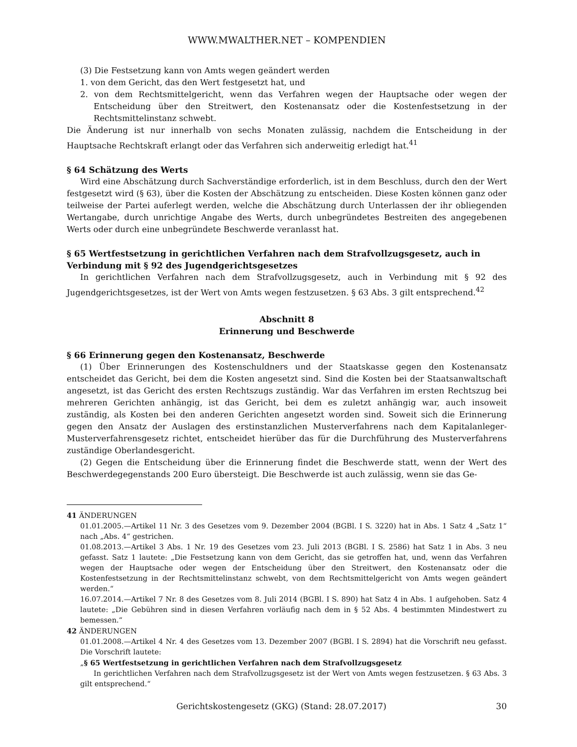WWW.MWALTHER.NET – KOMPENDIEN
(3) Die Festsetzung kann von Amts wegen geändert werden
1. von dem Gericht, das den Wert festgesetzt hat, und
2. von dem Rechtsmittelgericht, wenn das Verfahren wegen der Hauptsache oder wegen der Entscheidung über den Streitwert, den Kostenansatz oder die Kostenfestsetzung in der Rechtsmittelinstanz schwebt.
Die Änderung ist nur innerhalb von sechs Monaten zulässig, nachdem die Entscheidung in der Hauptsache Rechtskraft erlangt oder das Verfahren sich anderweitig erledigt hat.<sup>41</sup>
§ 64 Schätzung des Werts
Wird eine Abschätzung durch Sachverständige erforderlich, ist in dem Beschluss, durch den der Wert festgesetzt wird (§ 63), über die Kosten der Abschätzung zu entscheiden. Diese Kosten können ganz oder teilweise der Partei auferlegt werden, welche die Abschätzung durch Unterlassen der ihr obliegenden Wertangabe, durch unrichtige Angabe des Werts, durch unbegründetes Bestreiten des angegebenen Werts oder durch eine unbegründete Beschwerde veranlasst hat.
§ 65 Wertfestsetzung in gerichtlichen Verfahren nach dem Strafvollzugsgesetz, auch in Verbindung mit § 92 des Jugendgerichtsgesetzes
In gerichtlichen Verfahren nach dem Strafvollzugsgesetz, auch in Verbindung mit § 92 des Jugendgerichtsgesetzes, ist der Wert von Amts wegen festzusetzen. § 63 Abs. 3 gilt entsprechend.<sup>42</sup>
Abschnitt 8
Erinnerung und Beschwerde
§ 66 Erinnerung gegen den Kostenansatz, Beschwerde
(1) Über Erinnerungen des Kostenschuldners und der Staatskasse gegen den Kostenansatz entscheidet das Gericht, bei dem die Kosten angesetzt sind. Sind die Kosten bei der Staatsanwaltschaft angesetzt, ist das Gericht des ersten Rechtszugs zuständig. War das Verfahren im ersten Rechtszug bei mehreren Gerichten anhängig, ist das Gericht, bei dem es zuletzt anhängig war, auch insoweit zuständig, als Kosten bei den anderen Gerichten angesetzt worden sind. Soweit sich die Erinnerung gegen den Ansatz der Auslagen des erstinstanzlichen Musterverfahrens nach dem Kapitalanleger-Musterverfahrensgesetz richtet, entscheidet hierüber das für die Durchführung des Musterverfahrens zuständige Oberlandesgericht.
(2) Gegen die Entscheidung über die Erinnerung findet die Beschwerde statt, wenn der Wert des Beschwerdegegenstands 200 Euro übersteigt. Die Beschwerde ist auch zulässig, wenn sie das Ge-
41 ÄNDERUNGEN
01.01.2005.—Artikel 11 Nr. 3 des Gesetzes vom 9. Dezember 2004 (BGBl. I S. 3220) hat in Abs. 1 Satz 4 „Satz 1“ nach „Abs. 4“ gestrichen.
01.08.2013.—Artikel 3 Abs. 1 Nr. 19 des Gesetzes vom 23. Juli 2013 (BGBl. I S. 2586) hat Satz 1 in Abs. 3 neu gefasst. Satz 1 lautete: „Die Festsetzung kann von dem Gericht, das sie getroffen hat, und, wenn das Verfahren wegen der Hauptsache oder wegen der Entscheidung über den Streitwert, den Kostenansatz oder die Kostenfestsetzung in der Rechtsmittelinstanz schwebt, von dem Rechtsmittelgericht von Amts wegen geändert werden.“
16.07.2014.—Artikel 7 Nr. 8 des Gesetzes vom 8. Juli 2014 (BGBl. I S. 890) hat Satz 4 in Abs. 1 aufgehoben. Satz 4 lautete: „Die Gebühren sind in diesen Verfahren vorläufig nach dem in § 52 Abs. 4 bestimmten Mindestwert zu bemessen.“
42 ÄNDERUNGEN
01.01.2008.—Artikel 4 Nr. 4 des Gesetzes vom 13. Dezember 2007 (BGBl. I S. 2894) hat die Vorschrift neu gefasst. Die Vorschrift lautete:
„§ 65 Wertfestsetzung in gerichtlichen Verfahren nach dem Strafvollzugsgesetz
In gerichtlichen Verfahren nach dem Strafvollzugsgesetz ist der Wert von Amts wegen festzusetzen. § 63 Abs. 3 gilt entsprechend.“
Gerichtskostengesetz (GKG) (Stand: 28.07.2017) 30